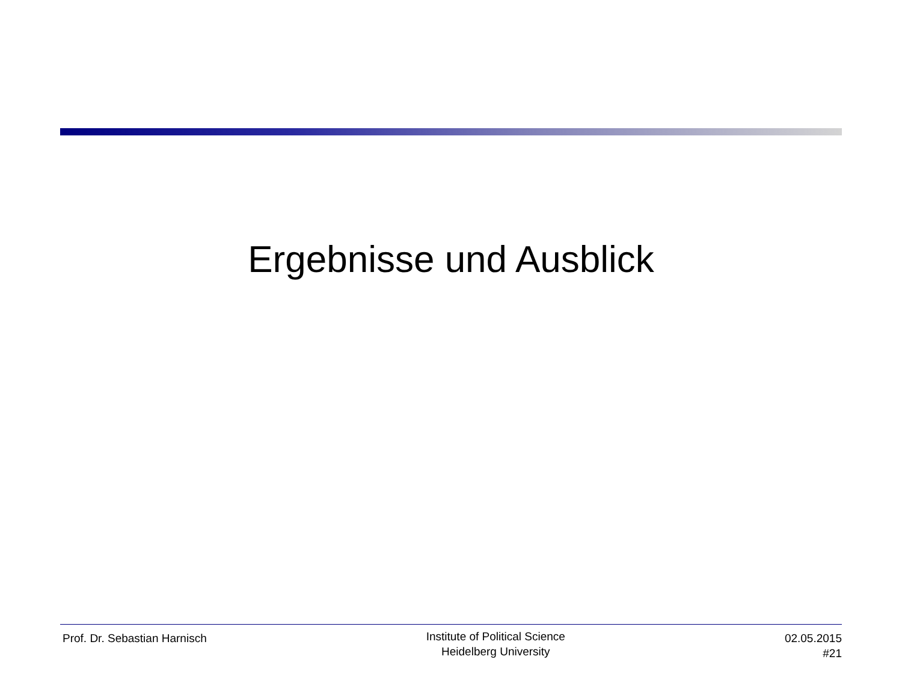Ergebnisse und Ausblick
Prof. Dr. Sebastian Harnisch
Institute of Political Science
Heidelberg University
02.05.2015
#21